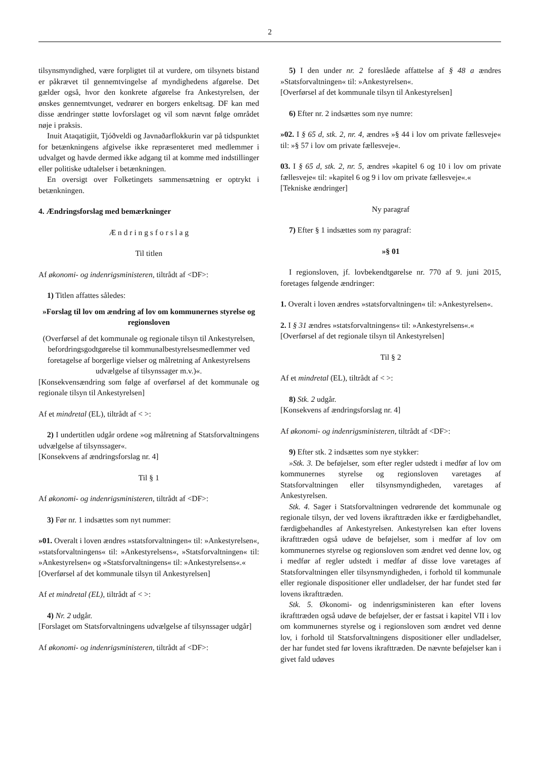2
tilsynsmyndighed, være forpligtet til at vurdere, om tilsynets bistand er påkrævet til gennemtvingelse af myndighedens afgørelse. Det gælder også, hvor den konkrete afgørelse fra Ankestyrelsen, der ønskes gennemtvunget, vedrører en borgers enkeltsag. DF kan med disse ændringer støtte lovforslaget og vil som nævnt følge området nøje i praksis.
Inuit Ataqatigiit, Tjóðveldi og Javnaðarflokkurin var på tidspunktet for betænkningens afgivelse ikke repræsenteret med medlemmer i udvalget og havde dermed ikke adgang til at komme med indstillinger eller politiske udtalelser i betænkningen.
En oversigt over Folketingets sammensætning er optrykt i betænkningen.
4. Ændringsforslag med bemærkninger
Æ n d r i n g s f o r s l a g
Til titlen
Af økonomi- og indenrigsministeren, tiltrådt af <DF>:
1) Titlen affattes således:
»Forslag til lov om ændring af lov om kommunernes styrelse og regionsloven
(Overførsel af det kommunale og regionale tilsyn til Ankestyrelsen, befordringsgodtgørelse til kommunalbestyrelsesmedlemmer ved foretagelse af borgerlige vielser og målretning af Ankestyrelsens udvælgelse af tilsynssager m.v.)«.
[Konsekvensændring som følge af overførsel af det kommunale og regionale tilsyn til Ankestyrelsen]
Af et mindretal (EL), tiltrådt af < >:
2) I undertitlen udgår ordene »og målretning af Statsforvaltningens udvælgelse af tilsynssager«.
[Konsekvens af ændringsforslag nr. 4]
Til § 1
Af økonomi- og indenrigsministeren, tiltrådt af <DF>:
3) Før nr. 1 indsættes som nyt nummer:
»01. Overalt i loven ændres »statsforvaltningen« til: »Ankestyrelsen«, »statsforvaltningens« til: »Ankestyrelsens«, »Statsforvaltningen« til: »Ankestyrelsen« og »Statsforvaltningens« til: »Ankestyrelsens«.«
[Overførsel af det kommunale tilsyn til Ankestyrelsen]
Af et mindretal (EL), tiltrådt af < >:
4) Nr. 2 udgår.
[Forslaget om Statsforvaltningens udvælgelse af tilsynssager udgår]
Af økonomi- og indenrigsministeren, tiltrådt af <DF>:
5) I den under nr. 2 foreslåede affattelse af § 48 a ændres »Statsforvaltningen« til: »Ankestyrelsen«.
[Overførsel af det kommunale tilsyn til Ankestyrelsen]
6) Efter nr. 2 indsættes som nye numre:
»02. I § 65 d, stk. 2, nr. 4, ændres »§ 44 i lov om private fællesveje« til: »§ 57 i lov om private fællesveje«.
03. I § 65 d, stk. 2, nr. 5, ændres »kapitel 6 og 10 i lov om private fællesveje« til: »kapitel 6 og 9 i lov om private fællesveje«.«
[Tekniske ændringer]
Ny paragraf
7) Efter § 1 indsættes som ny paragraf:
»§ 01
I regionsloven, jf. lovbekendtgørelse nr. 770 af 9. juni 2015, foretages følgende ændringer:
1. Overalt i loven ændres »statsforvaltningen« til: »Ankestyrelsen«.
2. I § 31 ændres »statsforvaltningens« til: »Ankestyrelsens«.«
[Overførsel af det regionale tilsyn til Ankestyrelsen]
Til § 2
Af et mindretal (EL), tiltrådt af < >:
8) Stk. 2 udgår.
[Konsekvens af ændringsforslag nr. 4]
Af økonomi- og indenrigsministeren, tiltrådt af <DF>:
9) Efter stk. 2 indsættes som nye stykker:
»Stk. 3. De beføjelser, som efter regler udstedt i medfør af lov om kommunernes styrelse og regionsloven varetages af Statsforvaltningen eller tilsynsmyndigheden, varetages af Ankestyrelsen.
Stk. 4. Sager i Statsforvaltningen vedrørende det kommunale og regionale tilsyn, der ved lovens ikrafttræden ikke er færdigbehandlet, færdigbehandles af Ankestyrelsen. Ankestyrelsen kan efter lovens ikrafttræden også udøve de beføjelser, som i medfør af lov om kommunernes styrelse og regionsloven som ændret ved denne lov, og i medfør af regler udstedt i medfør af disse love varetages af Statsforvaltningen eller tilsynsmyndigheden, i forhold til kommunale eller regionale dispositioner eller undladelser, der har fundet sted før lovens ikrafttræden.
Stk. 5. Økonomi- og indenrigsministeren kan efter lovens ikrafttræden også udøve de beføjelser, der er fastsat i kapitel VII i lov om kommunernes styrelse og i regionsloven som ændret ved denne lov, i forhold til Statsforvaltningens dispositioner eller undladelser, der har fundet sted før lovens ikrafttræden. De nævnte beføjelser kan i givet fald udøves